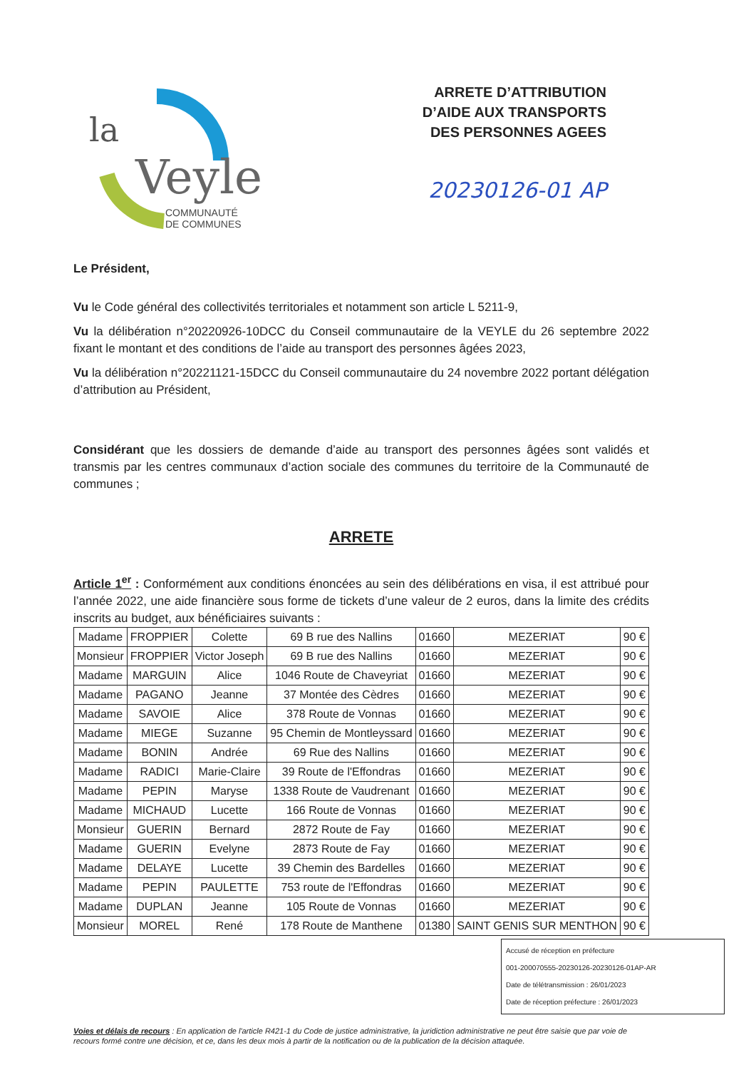la
Veyle
COMMUNAUTÉ
DE COMMUNES
ARRETE D’ATTRIBUTION
D’AIDE AUX TRANSPORTS
DES PERSONNES AGEES
20230126-01 AP
Le Président,
Vu le Code général des collectivités territoriales et notamment son article L 5211-9,
Vu la délibération n°20220926-10DCC du Conseil communautaire de la VEYLE du 26 septembre 2022 fixant le montant et des conditions de l’aide au transport des personnes âgées 2023,
Vu la délibération n°20221121-15DCC du Conseil communautaire du 24 novembre 2022 portant délégation d’attribution au Président,
Considérant que les dossiers de demande d’aide au transport des personnes âgées sont validés et transmis par les centres communaux d’action sociale des communes du territoire de la Communauté de communes ;
ARRETE
Article 1<sup>er</sup> : Conformément aux conditions énoncées au sein des délibérations en visa, il est attribué pour l’année 2022, une aide financière sous forme de tickets d’une valeur de 2 euros, dans la limite des crédits inscrits au budget, aux bénéficiaires suivants :
| Madame | FROPPIER | Colette | 69 B rue des Nallins | 01660 | MEZERIAT | 90 € |
| Monsieur | FROPPIER | Victor Joseph | 69 B rue des Nallins | 01660 | MEZERIAT | 90 € |
| Madame | MARGUIN | Alice | 1046 Route de Chaveyriat | 01660 | MEZERIAT | 90 € |
| Madame | PAGANO | Jeanne | 37 Montée des Cèdres | 01660 | MEZERIAT | 90 € |
| Madame | SAVOIE | Alice | 378 Route de Vonnas | 01660 | MEZERIAT | 90 € |
| Madame | MIEGE | Suzanne | 95 Chemin de Montleyssard | 01660 | MEZERIAT | 90 € |
| Madame | BONIN | Andrée | 69 Rue des Nallins | 01660 | MEZERIAT | 90 € |
| Madame | RADICI | Marie-Claire | 39 Route de l'Effondras | 01660 | MEZERIAT | 90 € |
| Madame | PEPIN | Maryse | 1338 Route de Vaudrenant | 01660 | MEZERIAT | 90 € |
| Madame | MICHAUD | Lucette | 166 Route de Vonnas | 01660 | MEZERIAT | 90 € |
| Monsieur | GUERIN | Bernard | 2872 Route de Fay | 01660 | MEZERIAT | 90 € |
| Madame | GUERIN | Evelyne | 2873 Route de Fay | 01660 | MEZERIAT | 90 € |
| Madame | DELAYE | Lucette | 39 Chemin des Bardelles | 01660 | MEZERIAT | 90 € |
| Madame | PEPIN | PAULETTE | 753 route de l'Effondras | 01660 | MEZERIAT | 90 € |
| Madame | DUPLAN | Jeanne | 105 Route de Vonnas | 01660 | MEZERIAT | 90 € |
| Monsieur | MOREL | René | 178 Route de Manthene | 01380 | SAINT GENIS SUR MENTHON | 90 € |
Accusé de réception en préfecture
001-200070555-20230126-20230126-01AP-AR
Date de télétransmission : 26/01/2023
Date de réception préfecture : 26/01/2023
Voies et délais de recours : En application de l'article R421-1 du Code de justice administrative, la juridiction administrative ne peut être saisie que par voie de recours formé contre une décision, et ce, dans les deux mois à partir de la notification ou de la publication de la décision attaquée.